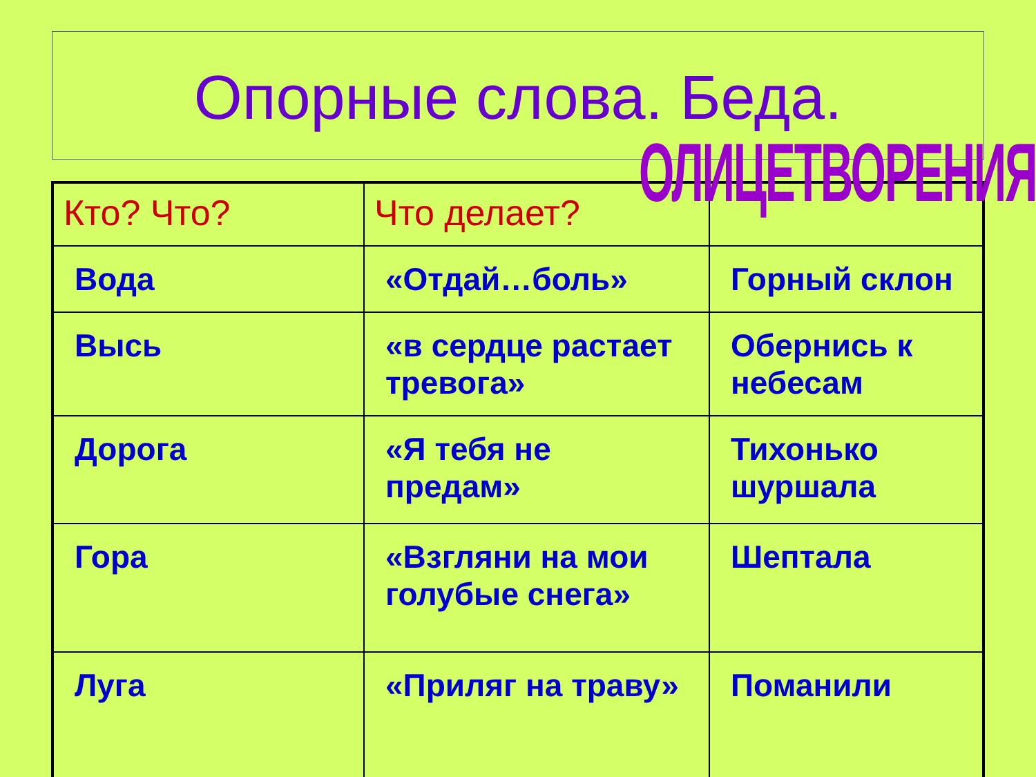Опорные слова. Беда.
| Кто? Что? | Что делает? | |
| --- | --- | --- |
| Вода | «Отдай…боль» | Горный склон |
| Высь | «в сердце растает тревога» | Обернись к небесам |
| Дорога | «Я тебя не предам» | Тихонько шуршала |
| Гора | «Взгляни на мои голубые снега» | Шептала |
| Луга | «Приляг на траву» | Поманили |
ОЛИЦЕТВОРЕНИЯ